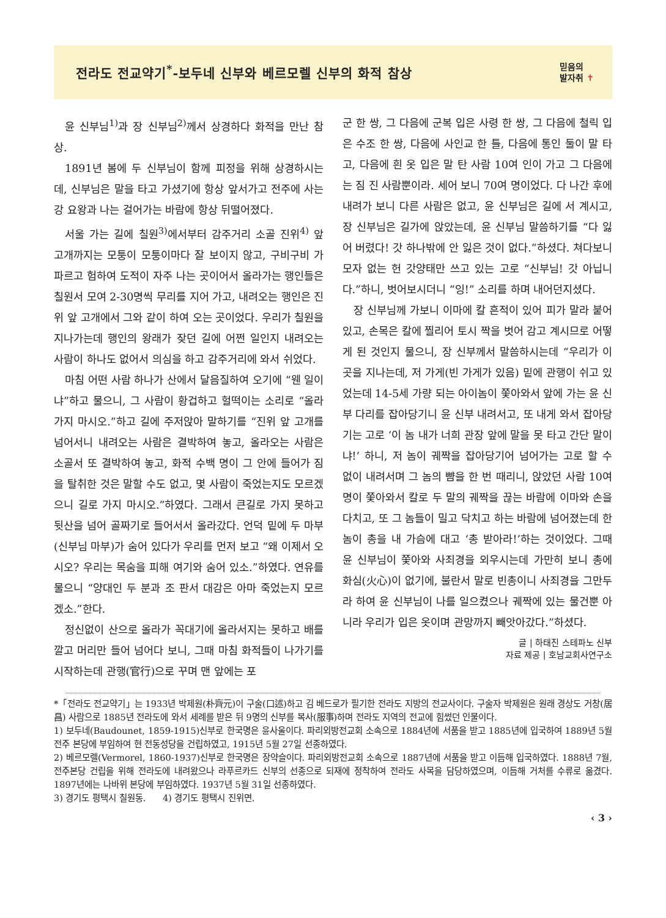전라도 전교약기<sup>*</sup>-보두네 신부와 베르모렐 신부의 화적 참상
믿음의
발자취 ✝
윤 신부님<sup>1)</sup>과 장 신부님<sup>2)</sup>께서 상경하다 화적을 만난 참상.
1891년 봄에 두 신부님이 함께 피정을 위해 상경하시는데, 신부님은 말을 타고 가셨기에 항상 앞서가고 전주에 사는 강 요왕과 나는 걸어가는 바람에 항상 뒤떨어졌다.
서울 가는 길에 칠원<sup>3)</sup>에서부터 감주거리 소골 진위<sup>4)</sup> 앞 고개까지는 모퉁이 모퉁이마다 잘 보이지 않고, 구비구비 가파르고 험하여 도적이 자주 나는 곳이어서 올라가는 행인들은 칠원서 모여 2-30명씩 무리를 지어 가고, 내려오는 행인은 진위 앞 고개에서 그와 같이 하여 오는 곳이었다. 우리가 칠원을 지나가는데 행인의 왕래가 잦던 길에 어쩐 일인지 내려오는 사람이 하나도 없어서 의심을 하고 감주거리에 와서 쉬었다.
마침 어떤 사람 하나가 산에서 달음질하여 오기에 “웬 일이냐”하고 물으니, 그 사람이 황겁하고 헐떡이는 소리로 “올라가지 마시오.”하고 길에 주저앉아 말하기를 “진위 앞 고개를 넘어서니 내려오는 사람은 결박하여 놓고, 올라오는 사람은 소골서 또 결박하여 놓고, 화적 수백 명이 그 안에 들어가 짐을 탈취한 것은 말할 수도 없고, 몇 사람이 죽었는지도 모르겠으니 길로 가지 마시오.”하였다. 그래서 큰길로 가지 못하고 뒷산을 넘어 골짜기로 들어서서 올라갔다. 언덕 밑에 두 마부(신부님 마부)가 숨어 있다가 우리를 먼저 보고 “왜 이제서 오시오? 우리는 목숨을 피해 여기와 숨어 있소.”하였다. 연유를 물으니 “양대인 두 분과 조 판서 대감은 아마 죽었는지 모르겠소.”한다.
정신없이 산으로 올라가 꼭대기에 올라서지는 못하고 배를 깔고 머리만 들어 넘어다 보니, 그때 마침 화적들이 나가기를 시작하는데 관행(官行)으로 꾸며 맨 앞에는 포
군 한 쌍, 그 다음에 군복 입은 사령 한 쌍, 그 다음에 철릭 입은 수조 한 쌍, 다음에 사인교 한 틀, 다음에 통인 둘이 말 타고, 다음에 흰 옷 입은 말 탄 사람 10여 인이 가고 그 다음에는 짐 진 사람뿐이라. 세어 보니 70여 명이었다. 다 나간 후에 내려가 보니 다른 사람은 없고, 윤 신부님은 길에 서 계시고, 장 신부님은 길가에 앉았는데, 윤 신부님 말씀하기를 “다 잃어 버렸다! 갓 하나밖에 안 잃은 것이 없다.”하셨다. 쳐다보니 모자 없는 헌 갓양태만 쓰고 있는 고로 “신부님! 갓 아닙니다.”하니, 벗어보시더니 “잉!” 소리를 하며 내어던지셨다.
장 신부님께 가보니 이마에 칼 흔적이 있어 피가 말라 붙어 있고, 손목은 칼에 찔리어 토시 짝을 벗어 감고 계시므로 어떻게 된 것인지 물으니, 장 신부께서 말씀하시는데 “우리가 이곳을 지나는데, 저 가게(빈 가게가 있음) 밑에 관행이 쉬고 있었는데 14-5세 가량 되는 아이놈이 쫓아와서 앞에 가는 윤 신부 다리를 잡아당기니 윤 신부 내려서고, 또 내게 와서 잡아당기는 고로 ‘이 놈 내가 너희 관장 앞에 말을 못 타고 간단 말이냐!’ 하니, 저 놈이 궤짝을 잡아당기어 넘어가는 고로 할 수 없이 내려서며 그 놈의 뺨을 한 번 때리니, 앉았던 사람 10여명이 쫓아와서 칼로 두 말의 궤짝을 끊는 바람에 이마와 손을 다치고, 또 그 놈들이 밀고 닥치고 하는 바람에 넘어졌는데 한 놈이 총을 내 가슴에 대고 ‘총 받아라!’하는 것이었다. 그때 윤 신부님이 쫓아와 사죄경을 외우시는데 가만히 보니 총에 화심(火心)이 없기에, 불란서 말로 빈총이니 사죄경을 그만두라 하여 윤 신부님이 나를 일으켰으나 궤짝에 있는 물건뿐 아니라 우리가 입은 옷이며 관망까지 빼앗아갔다.”하셨다.
글 | 하태진 스테파노 신부
자료 제공 | 호남교회사연구소
*「전라도 전교약기」는 1933년 박제원(朴齊元)이 구술(口述)하고 김 베드로가 필기한 전라도 지방의 전교사이다. 구술자 박제원은 원래 경상도 거창(居昌) 사람으로 1885년 전라도에 와서 세례를 받은 뒤 9명의 신부를 복사(服事)하며 전라도 지역의 전교에 힘썼던 인물이다.
1) 보두네(Baudounet, 1859-1915)신부로 한국명은 윤사울이다. 파리외방전교회 소속으로 1884년에 서품을 받고 1885년에 입국하여 1889년 5월 전주 본당에 부임하여 현 전동성당을 건립하였고, 1915년 5월 27일 선종하였다.
2) 베르모렐(Vermorel, 1860-1937)신부로 한국명은 장약슬이다. 파리외방전교회 소속으로 1887년에 서품을 받고 이듬해 입국하였다. 1888년 7월, 전주본당 건립을 위해 전라도에 내려왔으나 라푸르카드 신부의 선종으로 되재에 정착하여 전라도 사목을 담당하였으며, 이듬해 거처를 수류로 옮겼다. 1897년에는 나바위 본당에 부임하였다. 1937년 5월 31일 선종하였다.
3) 경기도 평택시 칠원동. 4) 경기도 평택시 진위면.
‹ 3 ›